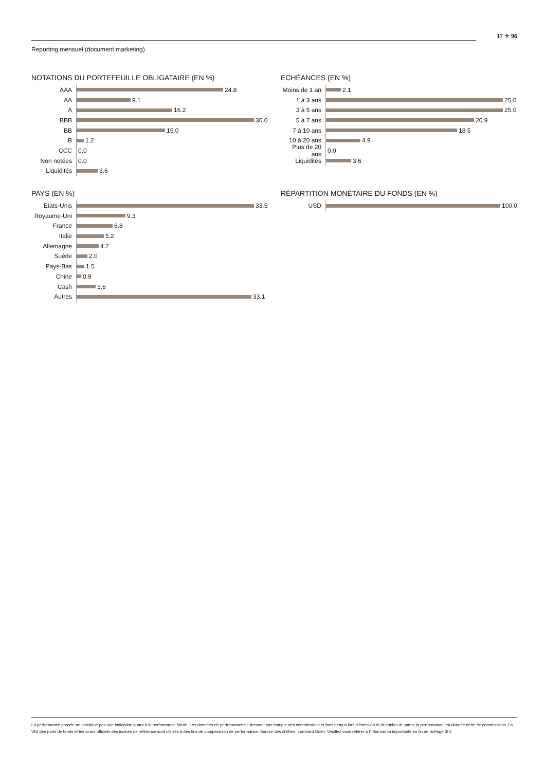17 ✧ 96
Reporting mensuel (document marketing)
NOTATIONS DU PORTEFEUILLE OBLIGATAIRE (EN %)
AAA
24.8
AA
9.1
A
16.2
BBB
30.0
BB
15.0
B
1.2
CCC
0.0
Non notées
0.0
Liquidités
3.6
ECHÉANCES (EN %)
Moins de 1 an
2.1
1 à 3 ans
25.0
3 à 5 ans
25.0
5 à 7 ans
20.9
7 à 10 ans
18.5
10 à 20 ans
4.9
Plus de 20 ans
0.0
Liquidités
3.6
PAYS (EN %)
Etats-Unis
33.5
Royaume-Uni
9.3
France
6.8
Italie
5.2
Allemagne
4.2
Suède
2.0
Pays-Bas
1.5
Chine
0.9
Cash
3.6
Autres
33.1
RÉPARTITION MONÉTAIRE DU FONDS (EN %)
USD
100.0
La performance passée ne constitue pas une indication quant à la performance future. Les données de performance ne tiennent pas compte des commissions et frais perçus lors d'émission et du rachat de parts; la performance est donnée nette de commissions. La VNI des parts de fonds et les cours officiels des indices de référence sont utilisés à des fins de comparaison de performance. Source des chiffres: Lombard Odier. Veuillez vous référer à l'information importante en fin de dcPage 3/ 5